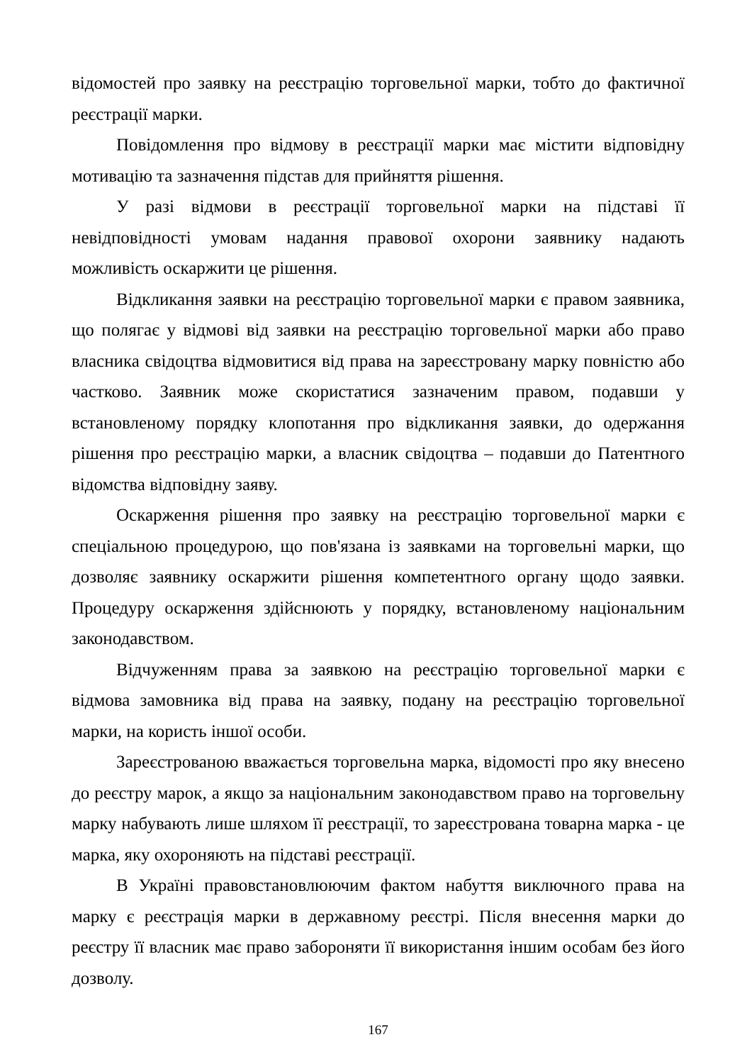відомостей про заявку на реєстрацію торговельної марки, тобто до фактичної реєстрації марки.
Повідомлення про відмову в реєстрації марки має містити відповідну мотивацію та зазначення підстав для прийняття рішення.
У разі відмови в реєстрації торговельної марки на підставі її невідповідності умовам надання правової охорони заявнику надають можливість оскаржити це рішення.
Відкликання заявки на реєстрацію торговельної марки є правом заявника, що полягає у відмові від заявки на реєстрацію торговельної марки або право власника свідоцтва відмовитися від права на зареєстровану марку повністю або частково. Заявник може скористатися зазначеним правом, подавши у встановленому порядку клопотання про відкликання заявки, до одержання рішення про реєстрацію марки, а власник свідоцтва – подавши до Патентного відомства відповідну заяву.
Оскарження рішення про заявку на реєстрацію торговельної марки є спеціальною процедурою, що пов'язана із заявками на торговельні марки, що дозволяє заявнику оскаржити рішення компетентного органу щодо заявки. Процедуру оскарження здійснюють у порядку, встановленому національним законодавством.
Відчуженням права за заявкою на реєстрацію торговельної марки є відмова замовника від права на заявку, подану на реєстрацію торговельної марки, на користь іншої особи.
Зареєстрованою вважається торговельна марка, відомості про яку внесено до реєстру марок, а якщо за національним законодавством право на торговельну марку набувають лише шляхом її реєстрації, то зареєстрована товарна марка - це марка, яку охороняють на підставі реєстрації.
В Україні правовстановлюючим фактом набуття виключного права на марку є реєстрація марки в державному реєстрі. Після внесення марки до реєстру її власник має право забороняти її використання іншим особам без його дозволу.
167